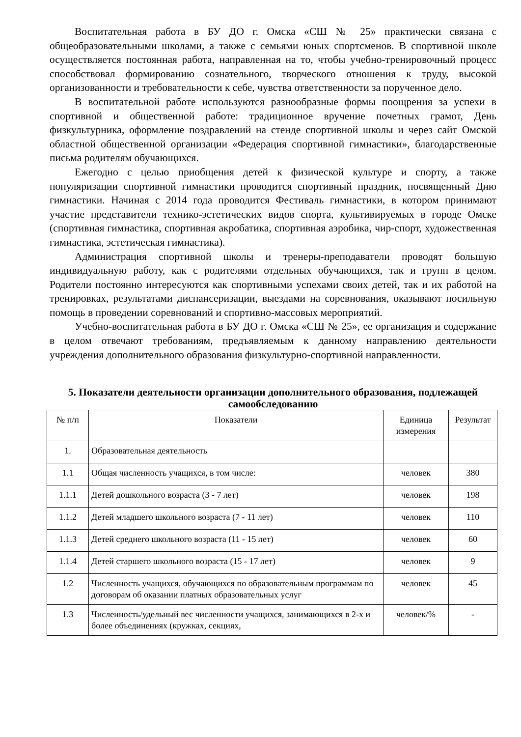Воспитательная работа в БУ ДО г. Омска «СШ № 25» практически связана с общеобразовательными школами, а также с семьями юных спортсменов. В спортивной школе осуществляется постоянная работа, направленная на то, чтобы учебно-тренировочный процесс способствовал формированию сознательного, творческого отношения к труду, высокой организованности и требовательности к себе, чувства ответственности за порученное дело.
В воспитательной работе используются разнообразные формы поощрения за успехи в спортивной и общественной работе: традиционное вручение почетных грамот, День физкультурника, оформление поздравлений на стенде спортивной школы и через сайт Омской областной общественной организации «Федерация спортивной гимнастики», благодарственные письма родителям обучающихся.
Ежегодно с целью приобщения детей к физической культуре и спорту, а также популяризации спортивной гимнастики проводится спортивный праздник, посвященный Дню гимнастики. Начиная с 2014 года проводится Фестиваль гимнастики, в котором принимают участие представители технико-эстетических видов спорта, культивируемых в городе Омске (спортивная гимнастика, спортивная акробатика, спортивная аэробика, чир-спорт, художественная гимнастика, эстетическая гимнастика).
Администрация спортивной школы и тренеры-преподаватели проводят большую индивидуальную работу, как с родителями отдельных обучающихся, так и групп в целом. Родители постоянно интересуются как спортивными успехами своих детей, так и их работой на тренировках, результатами диспансеризации, выездами на соревнования, оказывают посильную помощь в проведении соревнований и спортивно-массовых мероприятий.
Учебно-воспитательная работа в БУ ДО г. Омска «СШ № 25», ее организация и содержание в целом отвечают требованиям, предъявляемым к данному направлению деятельности учреждения дополнительного образования физкультурно-спортивной направленности.
5. Показатели деятельности организации дополнительного образования, подлежащей самообследованию
| № п/п | Показатели | Единица измерения | Результат |
| --- | --- | --- | --- |
| 1. | Образовательная деятельность | | |
| 1.1 | Общая численность учащихся, в том числе: | человек | 380 |
| 1.1.1 | Детей дошкольного возраста (3 - 7 лет) | человек | 198 |
| 1.1.2 | Детей младшего школьного возраста (7 - 11 лет) | человек | 110 |
| 1.1.3 | Детей среднего школьного возраста (11 - 15 лет) | человек | 60 |
| 1.1.4 | Детей старшего школьного возраста (15 - 17 лет) | человек | 9 |
| 1.2 | Численность учащихся, обучающихся по образовательным программам по договорам об оказании платных образовательных услуг | человек | 45 |
| 1.3 | Численность/удельный вес численности учащихся, занимающихся в 2-х и более объединениях (кружках, секциях, | человек/% | - |